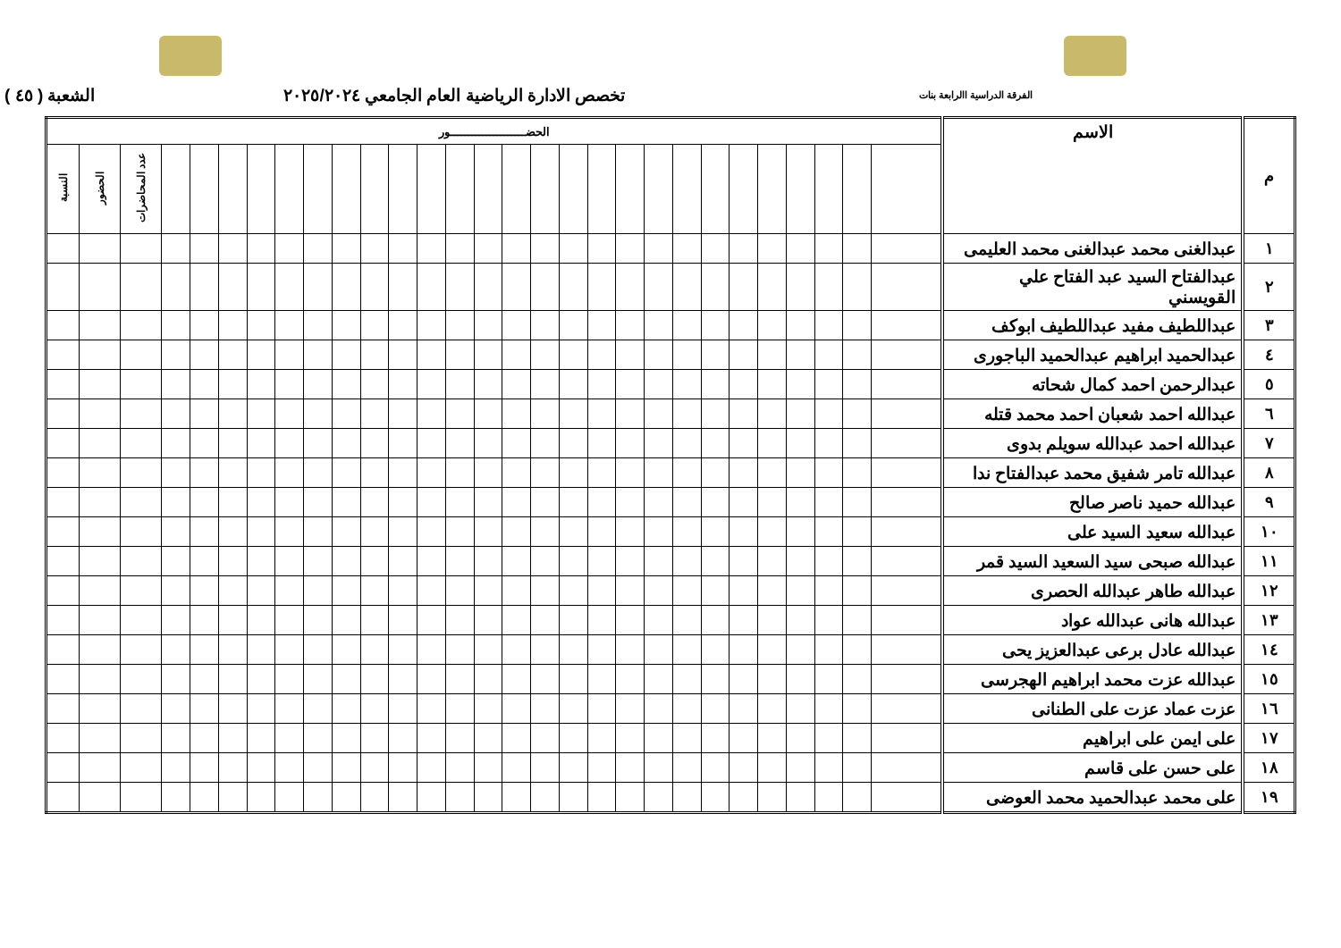الفرقة الدراسية االرابعة بنات تخصص الادارة الرياضية العام الجامعي ٢٠٢٥/٢٠٢٤ الشعبة ( ٤٥ )
| م | الاسم | الحضـــــــــــــــــــــور | | | | | | | | | | | | | | | | | | | | | | | | | | | | |
| --- | --- | --- | --- | --- | --- | --- | --- | --- | --- | --- | --- | --- | --- | --- | --- | --- | --- | --- | --- | --- | --- | --- | --- | --- | --- | --- | --- | --- | --- | --- |
| | | | | | | | | | | | | | | | | | | | | | | | | | | | | عدد المحاضرات | الحضور | النسبة |
| ١ | عبدالغنى محمد عبدالغنى محمد العليمى | | | | | | | | | | | | | | | | | | | | | | | | | | | | | |
| ٢ | عبدالفتاح السيد عبد الفتاح علي القويسني | | | | | | | | | | | | | | | | | | | | | | | | | | | | | |
| ٣ | عبداللطيف مفيد عبداللطيف ابوكف | | | | | | | | | | | | | | | | | | | | | | | | | | | | | |
| ٤ | عبدالحميد ابراهيم عبدالحميد الباجورى | | | | | | | | | | | | | | | | | | | | | | | | | | | | | |
| ٥ | عبدالرحمن احمد كمال شحاته | | | | | | | | | | | | | | | | | | | | | | | | | | | | | |
| ٦ | عبدالله احمد شعبان احمد محمد قتله | | | | | | | | | | | | | | | | | | | | | | | | | | | | | |
| ٧ | عبدالله احمد عبدالله سويلم بدوى | | | | | | | | | | | | | | | | | | | | | | | | | | | | | |
| ٨ | عبدالله تامر شفيق محمد عبدالفتاح ندا | | | | | | | | | | | | | | | | | | | | | | | | | | | | | |
| ٩ | عبدالله حميد ناصر صالح | | | | | | | | | | | | | | | | | | | | | | | | | | | | | |
| ١٠ | عبدالله سعيد السيد على | | | | | | | | | | | | | | | | | | | | | | | | | | | | | |
| ١١ | عبدالله صبحى سيد السعيد السيد قمر | | | | | | | | | | | | | | | | | | | | | | | | | | | | | |
| ١٢ | عبدالله طاهر عبدالله الحصرى | | | | | | | | | | | | | | | | | | | | | | | | | | | | | |
| ١٣ | عبدالله هانى عبدالله عواد | | | | | | | | | | | | | | | | | | | | | | | | | | | | | |
| ١٤ | عبدالله عادل برعى عبدالعزيز يحى | | | | | | | | | | | | | | | | | | | | | | | | | | | | | |
| ١٥ | عبدالله عزت محمد ابراهيم الهجرسى | | | | | | | | | | | | | | | | | | | | | | | | | | | | | |
| ١٦ | عزت عماد عزت على الطنانى | | | | | | | | | | | | | | | | | | | | | | | | | | | | | |
| ١٧ | على ايمن على ابراهيم | | | | | | | | | | | | | | | | | | | | | | | | | | | | | |
| ١٨ | على حسن على قاسم | | | | | | | | | | | | | | | | | | | | | | | | | | | | | |
| ١٩ | على محمد عبدالحميد محمد العوضى | | | | | | | | | | | | | | | | | | | | | | | | | | | | | |